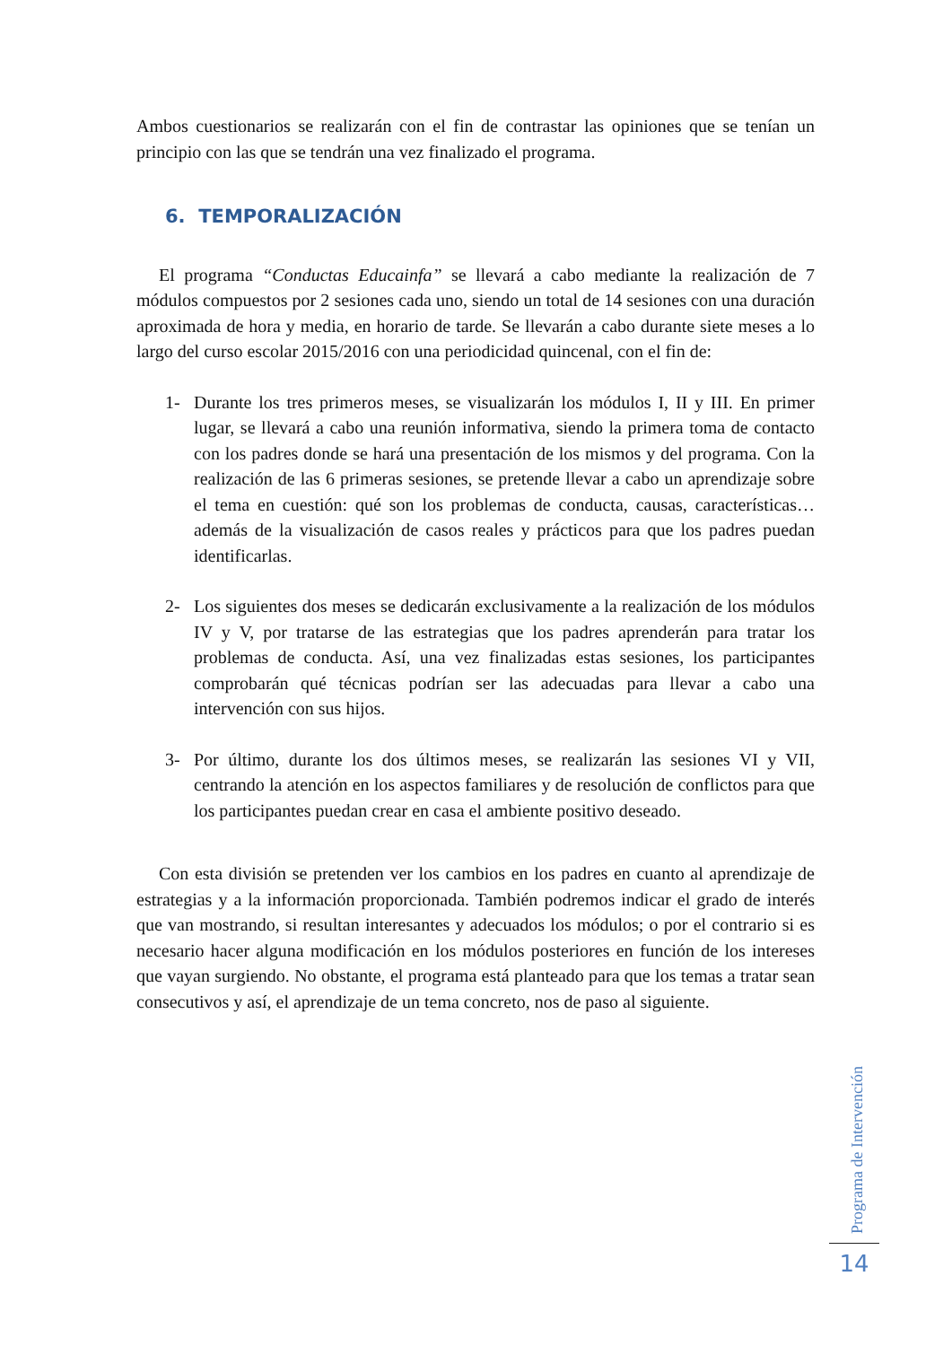Ambos cuestionarios se realizarán con el fin de contrastar las opiniones que se tenían un principio con las que se tendrán una vez finalizado el programa.
6. TEMPORALIZACIÓN
El programa “Conductas Educainfa” se llevará a cabo mediante la realización de 7 módulos compuestos por 2 sesiones cada uno, siendo un total de 14 sesiones con una duración aproximada de hora y media, en horario de tarde. Se llevarán a cabo durante siete meses a lo largo del curso escolar 2015/2016 con una periodicidad quincenal, con el fin de:
1- Durante los tres primeros meses, se visualizarán los módulos I, II y III. En primer lugar, se llevará a cabo una reunión informativa, siendo la primera toma de contacto con los padres donde se hará una presentación de los mismos y del programa. Con la realización de las 6 primeras sesiones, se pretende llevar a cabo un aprendizaje sobre el tema en cuestión: qué son los problemas de conducta, causas, características… además de la visualización de casos reales y prácticos para que los padres puedan identificarlas.
2- Los siguientes dos meses se dedicarán exclusivamente a la realización de los módulos IV y V, por tratarse de las estrategias que los padres aprenderán para tratar los problemas de conducta. Así, una vez finalizadas estas sesiones, los participantes comprobarán qué técnicas podrían ser las adecuadas para llevar a cabo una intervención con sus hijos.
3- Por último, durante los dos últimos meses, se realizarán las sesiones VI y VII, centrando la atención en los aspectos familiares y de resolución de conflictos para que los participantes puedan crear en casa el ambiente positivo deseado.
Con esta división se pretenden ver los cambios en los padres en cuanto al aprendizaje de estrategias y a la información proporcionada. También podremos indicar el grado de interés que van mostrando, si resultan interesantes y adecuados los módulos; o por el contrario si es necesario hacer alguna modificación en los módulos posteriores en función de los intereses que vayan surgiendo. No obstante, el programa está planteado para que los temas a tratar sean consecutivos y así, el aprendizaje de un tema concreto, nos de paso al siguiente.
Programa de Intervención
14